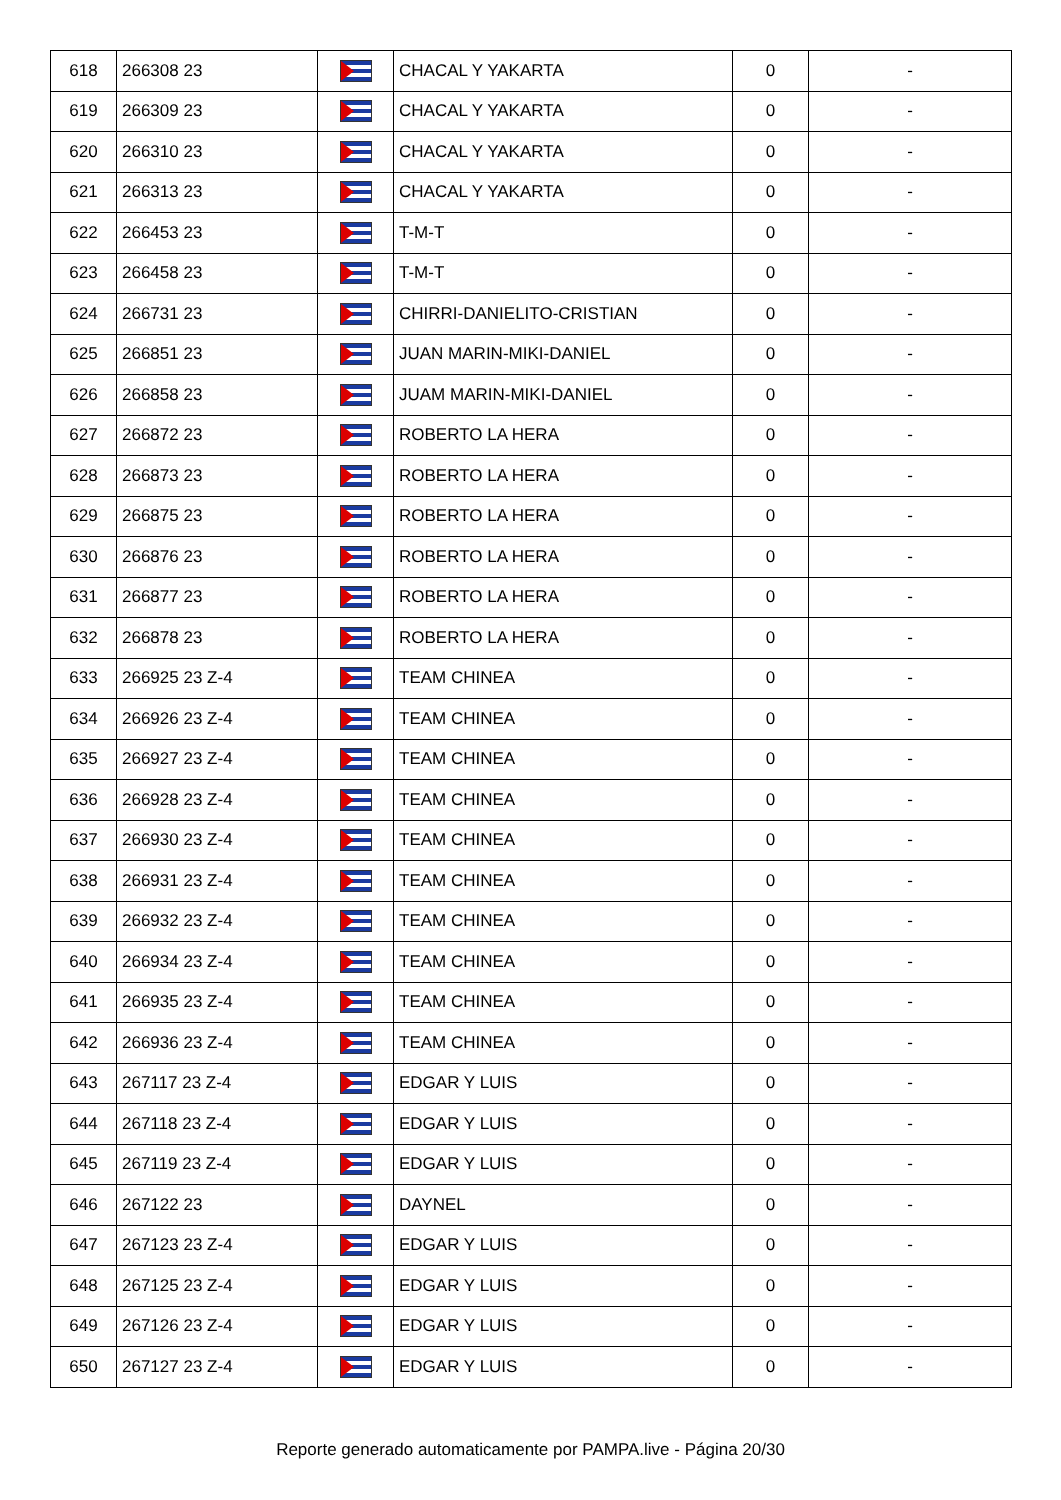| 618 | 266308 23 | | CHACAL Y YAKARTA | 0 | - |
| 619 | 266309 23 | | CHACAL Y YAKARTA | 0 | - |
| 620 | 266310 23 | | CHACAL Y YAKARTA | 0 | - |
| 621 | 266313 23 | | CHACAL Y YAKARTA | 0 | - |
| 622 | 266453 23 | | T-M-T | 0 | - |
| 623 | 266458 23 | | T-M-T | 0 | - |
| 624 | 266731 23 | | CHIRRI-DANIELITO-CRISTIAN | 0 | - |
| 625 | 266851 23 | | JUAN MARIN-MIKI-DANIEL | 0 | - |
| 626 | 266858 23 | | JUAM MARIN-MIKI-DANIEL | 0 | - |
| 627 | 266872 23 | | ROBERTO LA HERA | 0 | - |
| 628 | 266873 23 | | ROBERTO LA HERA | 0 | - |
| 629 | 266875 23 | | ROBERTO LA HERA | 0 | - |
| 630 | 266876 23 | | ROBERTO LA HERA | 0 | - |
| 631 | 266877 23 | | ROBERTO LA HERA | 0 | - |
| 632 | 266878 23 | | ROBERTO LA HERA | 0 | - |
| 633 | 266925 23 Z-4 | | TEAM CHINEA | 0 | - |
| 634 | 266926 23 Z-4 | | TEAM CHINEA | 0 | - |
| 635 | 266927 23 Z-4 | | TEAM CHINEA | 0 | - |
| 636 | 266928 23 Z-4 | | TEAM CHINEA | 0 | - |
| 637 | 266930 23 Z-4 | | TEAM CHINEA | 0 | - |
| 638 | 266931 23 Z-4 | | TEAM CHINEA | 0 | - |
| 639 | 266932 23 Z-4 | | TEAM CHINEA | 0 | - |
| 640 | 266934 23 Z-4 | | TEAM CHINEA | 0 | - |
| 641 | 266935 23 Z-4 | | TEAM CHINEA | 0 | - |
| 642 | 266936 23 Z-4 | | TEAM CHINEA | 0 | - |
| 643 | 267117 23 Z-4 | | EDGAR Y LUIS | 0 | - |
| 644 | 267118 23 Z-4 | | EDGAR Y LUIS | 0 | - |
| 645 | 267119 23 Z-4 | | EDGAR Y LUIS | 0 | - |
| 646 | 267122 23 | | DAYNEL | 0 | - |
| 647 | 267123 23 Z-4 | | EDGAR Y LUIS | 0 | - |
| 648 | 267125 23 Z-4 | | EDGAR Y LUIS | 0 | - |
| 649 | 267126 23 Z-4 | | EDGAR Y LUIS | 0 | - |
| 650 | 267127 23 Z-4 | | EDGAR Y LUIS | 0 | - |
Reporte generado automaticamente por PAMPA.live - Página 20/30